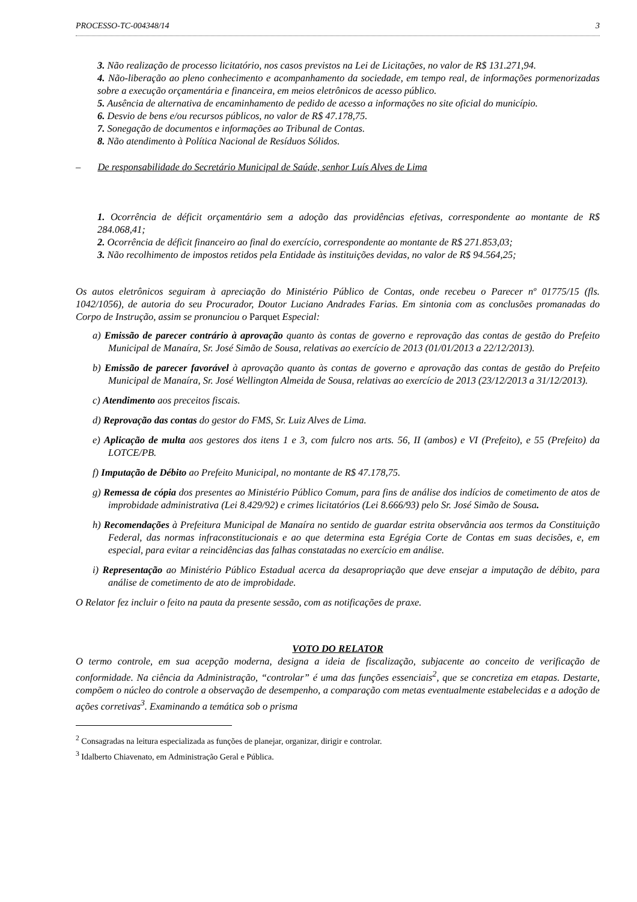PROCESSO-TC-004348/14 3
3. Não realização de processo licitatório, nos casos previstos na Lei de Licitações, no valor de R$ 131.271,94.
4. Não-liberação ao pleno conhecimento e acompanhamento da sociedade, em tempo real, de informações pormenorizadas sobre a execução orçamentária e financeira, em meios eletrônicos de acesso público.
5. Ausência de alternativa de encaminhamento de pedido de acesso a informações no site oficial do município.
6. Desvio de bens e/ou recursos públicos, no valor de R$ 47.178,75.
7. Sonegação de documentos e informações ao Tribunal de Contas.
8. Não atendimento à Política Nacional de Resíduos Sólidos.
– De responsabilidade do Secretário Municipal de Saúde, senhor Luís Alves de Lima
1. Ocorrência de déficit orçamentário sem a adoção das providências efetivas, correspondente ao montante de R$ 284.068,41;
2. Ocorrência de déficit financeiro ao final do exercício, correspondente ao montante de R$ 271.853,03;
3. Não recolhimento de impostos retidos pela Entidade às instituições devidas, no valor de R$ 94.564,25;
Os autos eletrônicos seguiram à apreciação do Ministério Público de Contas, onde recebeu o Parecer nº 01775/15 (fls. 1042/1056), de autoria do seu Procurador, Doutor Luciano Andrades Farias. Em sintonia com as conclusões promanadas do Corpo de Instrução, assim se pronunciou o Parquet Especial:
a) Emissão de parecer contrário à aprovação quanto às contas de governo e reprovação das contas de gestão do Prefeito Municipal de Manaíra, Sr. José Simão de Sousa, relativas ao exercício de 2013 (01/01/2013 a 22/12/2013).
b) Emissão de parecer favorável à aprovação quanto às contas de governo e aprovação das contas de gestão do Prefeito Municipal de Manaíra, Sr. José Wellington Almeida de Sousa, relativas ao exercício de 2013 (23/12/2013 a 31/12/2013).
c) Atendimento aos preceitos fiscais.
d) Reprovação das contas do gestor do FMS, Sr. Luiz Alves de Lima.
e) Aplicação de multa aos gestores dos itens 1 e 3, com fulcro nos arts. 56, II (ambos) e VI (Prefeito), e 55 (Prefeito) da LOTCE/PB.
f) Imputação de Débito ao Prefeito Municipal, no montante de R$ 47.178,75.
g) Remessa de cópia dos presentes ao Ministério Público Comum, para fins de análise dos indícios de cometimento de atos de improbidade administrativa (Lei 8.429/92) e crimes licitatórios (Lei 8.666/93) pelo Sr. José Simão de Sousa.
h) Recomendações à Prefeitura Municipal de Manaíra no sentido de guardar estrita observância aos termos da Constituição Federal, das normas infraconstitucionais e ao que determina esta Egrégia Corte de Contas em suas decisões, e, em especial, para evitar a reincidências das falhas constatadas no exercício em análise.
i) Representação ao Ministério Público Estadual acerca da desapropriação que deve ensejar a imputação de débito, para análise de cometimento de ato de improbidade.
O Relator fez incluir o feito na pauta da presente sessão, com as notificações de praxe.
VOTO DO RELATOR
O termo controle, em sua acepção moderna, designa a ideia de fiscalização, subjacente ao conceito de verificação de conformidade. Na ciência da Administração, “controlar” é uma das funções essenciais<sup>2</sup>, que se concretiza em etapas. Destarte, compõem o núcleo do controle a observação de desempenho, a comparação com metas eventualmente estabelecidas e a adoção de ações corretivas<sup>3</sup>. Examinando a temática sob o prisma
<sup>2</sup> Consagradas na leitura especializada as funções de planejar, organizar, dirigir e controlar.
<sup>3</sup> Idalberto Chiavenato, em Administração Geral e Pública.